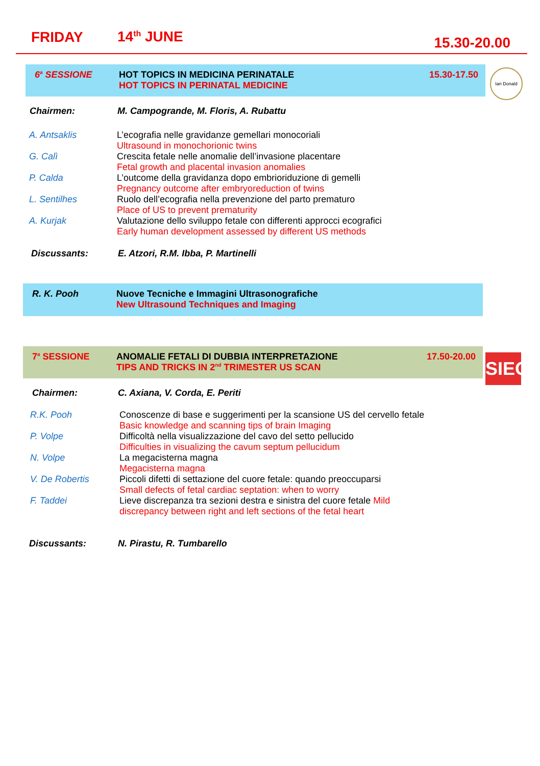FRIDAY 14<sup>th</sup> JUNE 15.30-20.00
6<sup>a</sup> SESSIONE HOT TOPICS IN MEDICINA PERINATALE
HOT TOPICS IN PERINATAL MEDICINE
15.30-17.50
Ian Donald
Chairmen: M. Campogrande, M. Floris, A. Rubattu
A. Antsaklis L’ecografia nelle gravidanze gemellari monocoriali
Ultrasound in monochorionic twins
G. Calì Crescita fetale nelle anomalie dell’invasione placentare
Fetal growth and placental invasion anomalies
P. Calda L’outcome della gravidanza dopo embrioriduzione di gemelli
Pregnancy outcome after embryoreduction of twins
L. Sentilhes Ruolo dell’ecografia nella prevenzione del parto prematuro
Place of US to prevent prematurity
A. Kurjak Valutazione dello sviluppo fetale con differenti approcci ecografici
Early human development assessed by different US methods
Discussants: E. Atzori, R.M. Ibba, P. Martinelli
R. K. Pooh Nuove Tecniche e Immagini Ultrasonografiche
New Ultrasound Techniques and Imaging
7<sup>a</sup> SESSIONE ANOMALIE FETALI DI DUBBIA INTERPRETAZIONE
TIPS AND TRICKS IN 2<sup>nd</sup> TRIMESTER US SCAN
17.50-20.00
SIEOG
Chairmen: C. Axiana, V. Corda, E. Periti
R.K. Pooh Conoscenze di base e suggerimenti per la scansione US del cervello fetale
Basic knowledge and scanning tips of brain Imaging
P. Volpe Difficoltà nella visualizzazione del cavo del setto pellucido
Difficulties in visualizing the cavum septum pellucidum
N. Volpe La megacisterna magna
Megacisterna magna
V. De Robertis Piccoli difetti di settazione del cuore fetale: quando preoccuparsi
Small defects of fetal cardiac septation: when to worry
F. Taddei Lieve discrepanza tra sezioni destra e sinistra del cuore fetale Mild
discrepancy between right and left sections of the fetal heart
Discussants: N. Pirastu, R. Tumbarello